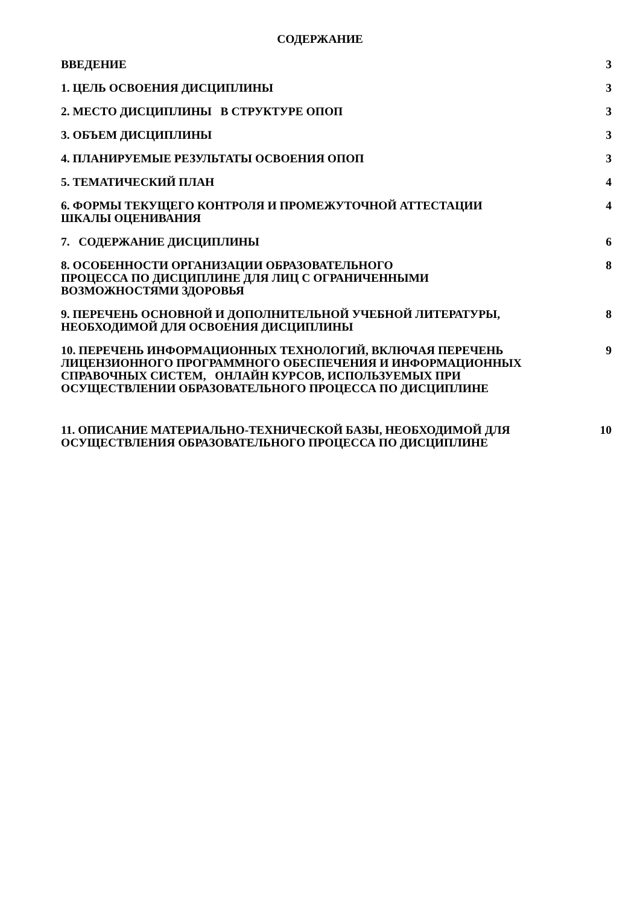СОДЕРЖАНИЕ
| ВВЕДЕНИЕ | 3 |
| 1. ЦЕЛЬ ОСВОЕНИЯ ДИСЦИПЛИНЫ | 3 |
| 2. МЕСТО ДИСЦИПЛИНЫ В СТРУКТУРЕ ОПОП | 3 |
| 3. ОБЪЕМ ДИСЦИПЛИНЫ | 3 |
| 4. ПЛАНИРУЕМЫЕ РЕЗУЛЬТАТЫ ОСВОЕНИЯ ОПОП | 3 |
| 5. ТЕМАТИЧЕСКИЙ ПЛАН | 4 |
| 6. ФОРМЫ ТЕКУЩЕГО КОНТРОЛЯ И ПРОМЕЖУТОЧНОЙ АТТЕСТАЦИИ ШКАЛЫ ОЦЕНИВАНИЯ | 4 |
| 7. СОДЕРЖАНИЕ ДИСЦИПЛИНЫ | 6 |
| 8. ОСОБЕННОСТИ ОРГАНИЗАЦИИ ОБРАЗОВАТЕЛЬНОГО ПРОЦЕССА ПО ДИСЦИПЛИНЕ ДЛЯ ЛИЦ С ОГРАНИЧЕННЫМИ ВОЗМОЖНОСТЯМИ ЗДОРОВЬЯ | 8 |
| 9. ПЕРЕЧЕНЬ ОСНОВНОЙ И ДОПОЛНИТЕЛЬНОЙ УЧЕБНОЙ ЛИТЕРАТУРЫ, НЕОБХОДИМОЙ ДЛЯ ОСВОЕНИЯ ДИСЦИПЛИНЫ | 8 |
| 10. ПЕРЕЧЕНЬ ИНФОРМАЦИОННЫХ ТЕХНОЛОГИЙ, ВКЛЮЧАЯ ПЕРЕЧЕНЬ ЛИЦЕНЗИОННОГО ПРОГРАММНОГО ОБЕСПЕЧЕНИЯ И ИНФОРМАЦИОННЫХ СПРАВОЧНЫХ СИСТЕМ, ОНЛАЙН КУРСОВ, ИСПОЛЬЗУЕМЫХ ПРИ ОСУЩЕСТВЛЕНИИ ОБРАЗОВАТЕЛЬНОГО ПРОЦЕССА ПО ДИСЦИПЛИНЕ | 9 |
| 11. ОПИСАНИЕ МАТЕРИАЛЬНО-ТЕХНИЧЕСКОЙ БАЗЫ, НЕОБХОДИМОЙ ДЛЯ ОСУЩЕСТВЛЕНИЯ ОБРАЗОВАТЕЛЬНОГО ПРОЦЕССА ПО ДИСЦИПЛИНЕ | 10 |